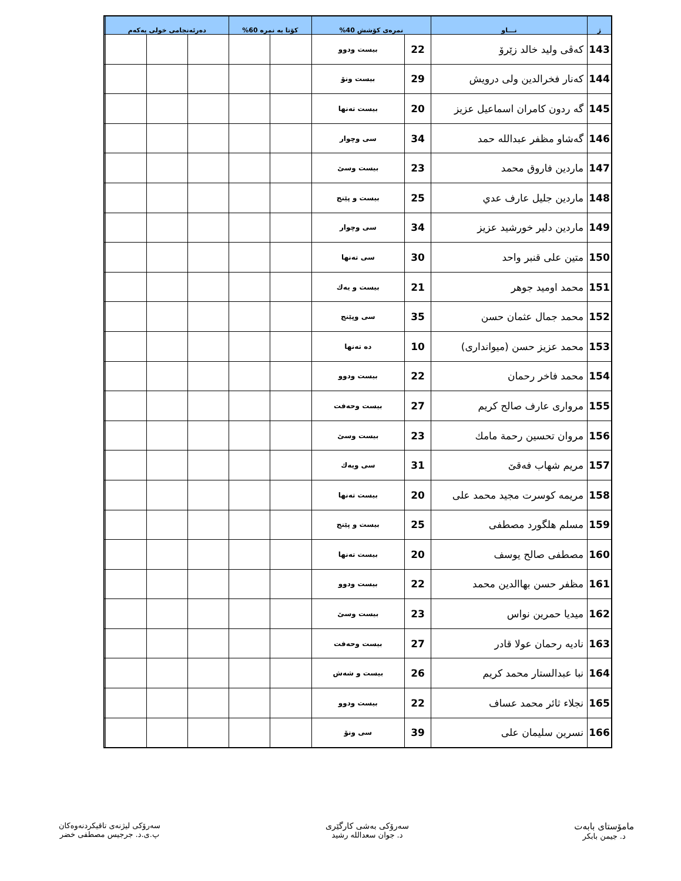| ژ | نـــاو | نمرەی کۆشش 40% | | کۆتا بە نمرە 60% | | دەرئەنجامی خولی یەکەم | | | |
| --- | --- | --- | --- | --- | --- | --- | --- | --- | --- |
| 143 | کەڤی ولید خالد زێرۆ | 22 | بیست ودوو | | | | | | |
| 144 | کەنار فخرالدین ولی درویش | 29 | بیست ونۆ | | | | | | |
| 145 | گە ردون کامران اسماعیل عزیز | 20 | بیست تەنها | | | | | | |
| 146 | گەشاو مظفر عبداللە حمد | 34 | سی وچوار | | | | | | |
| 147 | ماردین فاروق محمد | 23 | بیست وسێ | | | | | | |
| 148 | ماردین جلیل عارف عدي | 25 | بیست و پێنج | | | | | | |
| 149 | ماردین دلیر خورشید عزیز | 34 | سی وچوار | | | | | | |
| 150 | متین علی قنبر واحد | 30 | سی تەنها | | | | | | |
| 151 | محمد اومید جوهر | 21 | بیست و یەك | | | | | | |
| 152 | محمد جمال عثمان حسن | 35 | سی وپێنج | | | | | | |
| 153 | محمد عزیز حسن (میوانداری) | 10 | دە تەنها | | | | | | |
| 154 | محمد فاخر رحمان | 22 | بیست ودوو | | | | | | |
| 155 | مرواری عارف صالح کریم | 27 | بیست وحەفت | | | | | | |
| 156 | مروان تحسین رحمة مامك | 23 | بیست وسێ | | | | | | |
| 157 | مریم شهاب فەقێ | 31 | سی ویەك | | | | | | |
| 158 | مریمە کوسرت مجید محمد علی | 20 | بیست تەنها | | | | | | |
| 159 | مسلم هلگورد مصطفی | 25 | بیست و پێنج | | | | | | |
| 160 | مصطفی صالح یوسف | 20 | بیست تەنها | | | | | | |
| 161 | مظفر حسن بهاالدین محمد | 22 | بیست ودوو | | | | | | |
| 162 | میدیا حمرین نواس | 23 | بیست وسێ | | | | | | |
| 163 | نادیە رحمان عولا قادر | 27 | بیست وحەفت | | | | | | |
| 164 | نبا عبدالستار محمد کریم | 26 | بیست و شەش | | | | | | |
| 165 | نجلاء ثائر محمد عساف | 22 | بیست ودوو | | | | | | |
| 166 | نسرین سلیمان علی | 39 | سی ونۆ | | | | | | |
مامۆستای بابەت
د. جیمن بابکر
سەرۆکی بەشی کارگێری
د. جوان سعداللە رشید
سەرۆکی لیژنەی تاقیکردنەوەکان
پ.ی.د. جرجیس مصطفی خضر